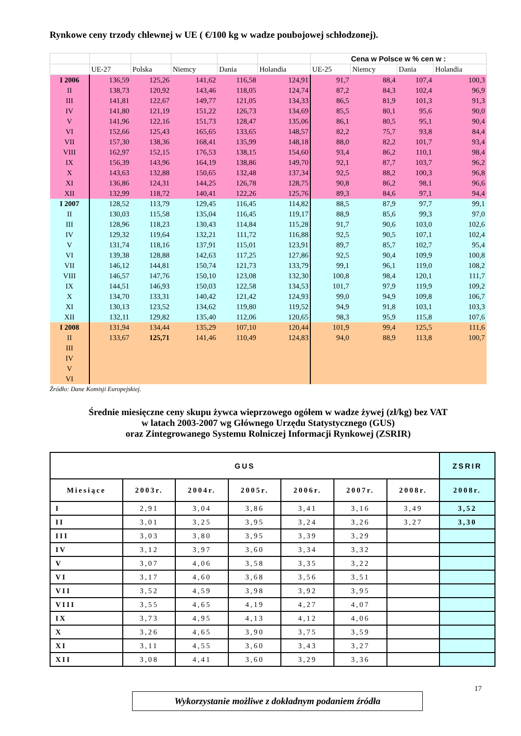Rynkowe ceny trzody chlewnej w UE ( €/100 kg w wadze poubojowej schłodzonej).
| | | | | | | Cena w Polsce w % cen w : | | | |
| | UE-27 | Polska | Niemcy | Dania | Holandia | UE-25 | Niemcy | Dania | Holandia |
| I 2006 | 136,59 | 125,26 | 141,62 | 116,58 | 124,91 | 91,7 | 88,4 | 107,4 | 100,3 |
| II | 138,73 | 120,92 | 143,46 | 118,05 | 124,74 | 87,2 | 84,3 | 102,4 | 96,9 |
| III | 141,81 | 122,67 | 149,77 | 121,05 | 134,33 | 86,5 | 81,9 | 101,3 | 91,3 |
| IV | 141,80 | 121,19 | 151,22 | 126,73 | 134,69 | 85,5 | 80,1 | 95,6 | 90,0 |
| V | 141,96 | 122,16 | 151,73 | 128,47 | 135,06 | 86,1 | 80,5 | 95,1 | 90,4 |
| VI | 152,66 | 125,43 | 165,65 | 133,65 | 148,57 | 82,2 | 75,7 | 93,8 | 84,4 |
| VII | 157,30 | 138,36 | 168,41 | 135,99 | 148,18 | 88,0 | 82,2 | 101,7 | 93,4 |
| VIII | 162,97 | 152,15 | 176,53 | 138,15 | 154,60 | 93,4 | 86,2 | 110,1 | 98,4 |
| IX | 156,39 | 143,96 | 164,19 | 138,86 | 149,70 | 92,1 | 87,7 | 103,7 | 96,2 |
| X | 143,63 | 132,88 | 150,65 | 132,48 | 137,34 | 92,5 | 88,2 | 100,3 | 96,8 |
| XI | 136,86 | 124,31 | 144,25 | 126,78 | 128,75 | 90,8 | 86,2 | 98,1 | 96,6 |
| XII | 132,99 | 118,72 | 140,41 | 122,26 | 125,76 | 89,3 | 84,6 | 97,1 | 94,4 |
| I 2007 | 128,52 | 113,79 | 129,45 | 116,45 | 114,82 | 88,5 | 87,9 | 97,7 | 99,1 |
| II | 130,03 | 115,58 | 135,04 | 116,45 | 119,17 | 88,9 | 85,6 | 99,3 | 97,0 |
| III | 128,96 | 118,23 | 130,43 | 114,84 | 115,28 | 91,7 | 90,6 | 103,0 | 102,6 |
| IV | 129,32 | 119,64 | 132,21 | 111,72 | 116,88 | 92,5 | 90,5 | 107,1 | 102,4 |
| V | 131,74 | 118,16 | 137,91 | 115,01 | 123,91 | 89,7 | 85,7 | 102,7 | 95,4 |
| VI | 139,38 | 128,88 | 142,63 | 117,25 | 127,86 | 92,5 | 90,4 | 109,9 | 100,8 |
| VII | 146,12 | 144,81 | 150,74 | 121,73 | 133,79 | 99,1 | 96,1 | 119,0 | 108,2 |
| VIII | 146,57 | 147,76 | 150,10 | 123,08 | 132,30 | 100,8 | 98,4 | 120,1 | 111,7 |
| IX | 144,51 | 146,93 | 150,03 | 122,58 | 134,53 | 101,7 | 97,9 | 119,9 | 109,2 |
| X | 134,70 | 133,31 | 140,42 | 121,42 | 124,93 | 99,0 | 94,9 | 109,8 | 106,7 |
| XI | 130,13 | 123,52 | 134,62 | 119,80 | 119,52 | 94,9 | 91,8 | 103,1 | 103,3 |
| XII | 132,11 | 129,82 | 135,40 | 112,06 | 120,65 | 98,3 | 95,9 | 115,8 | 107,6 |
| I 2008 | 131,94 | 134,44 | 135,29 | 107,10 | 120,44 | 101,9 | 99,4 | 125,5 | 111,6 |
| II | 133,67 | 125,71 | 141,46 | 110,49 | 124,83 | 94,0 | 88,9 | 113,8 | 100,7 |
| III | | | | | | | | | |
| IV | | | | | | | | | |
| V | | | | | | | | | |
| VI | | | | | | | | | |
Źródło: Dane Komisji Europejskiej.
Średnie miesięczne ceny skupu żywca wieprzowego ogółem w wadze żywej (zł/kg) bez VAT
w latach 2003-2007 wg Głównego Urzędu Statystycznego (GUS)
oraz Zintegrowanego Systemu Rolniczej Informacji Rynkowej (ZSRIR)
| GUS | | | | | | | ZSRIR |
| --- | --- | --- | --- | --- | --- | --- | --- |
| Miesiące | 2003r. | 2004r. | 2005r. | 2006r. | 2007r. | 2008r. | 2008r. |
| I | 2,91 | 3,04 | 3,86 | 3,41 | 3,16 | 3,49 | 3,52 |
| II | 3,01 | 3,25 | 3,95 | 3,24 | 3,26 | 3,27 | 3,30 |
| III | 3,03 | 3,80 | 3,95 | 3,39 | 3,29 | | |
| IV | 3,12 | 3,97 | 3,60 | 3,34 | 3,32 | | |
| V | 3,07 | 4,06 | 3,58 | 3,35 | 3,22 | | |
| VI | 3,17 | 4,60 | 3,68 | 3,56 | 3,51 | | |
| VII | 3,52 | 4,59 | 3,98 | 3,92 | 3,95 | | |
| VIII | 3,55 | 4,65 | 4,19 | 4,27 | 4,07 | | |
| IX | 3,73 | 4,95 | 4,13 | 4,12 | 4,06 | | |
| X | 3,26 | 4,65 | 3,90 | 3,75 | 3,59 | | |
| XI | 3,11 | 4,55 | 3,60 | 3,43 | 3,27 | | |
| XII | 3,08 | 4,41 | 3,60 | 3,29 | 3,36 | | |
17
Wykorzystanie możliwe z dokładnym podaniem źródła